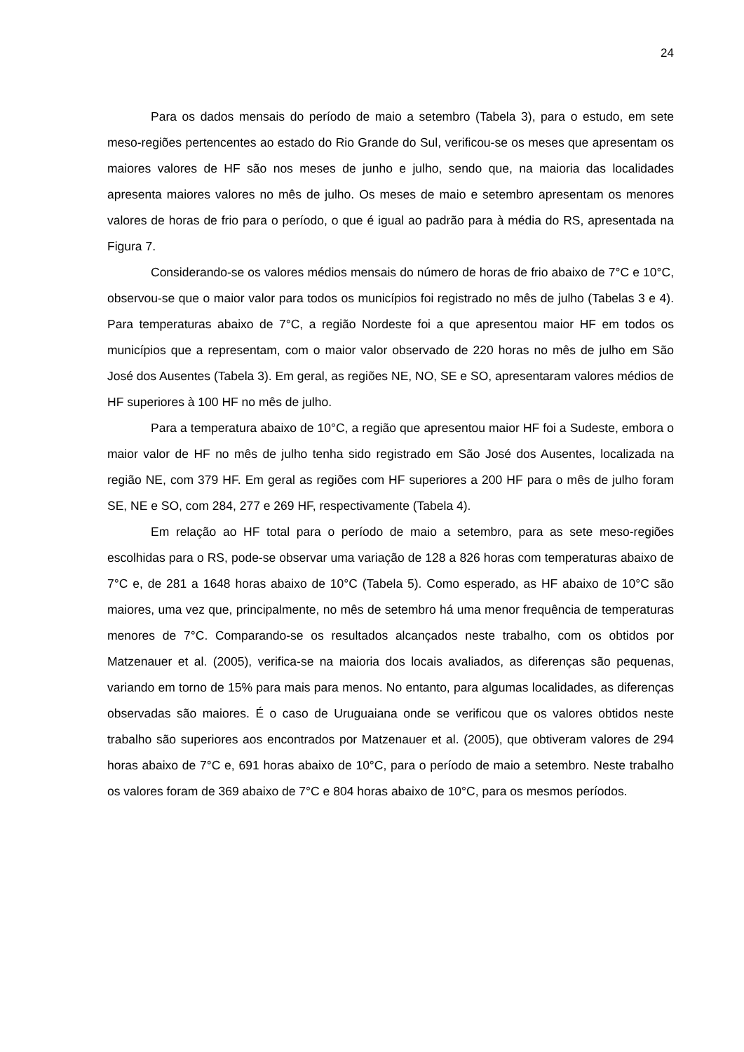24
Para os dados mensais do período de maio a setembro (Tabela 3), para o estudo, em sete meso-regiões pertencentes ao estado do Rio Grande do Sul, verificou-se os meses que apresentam os maiores valores de HF são nos meses de junho e julho, sendo que, na maioria das localidades apresenta maiores valores no mês de julho. Os meses de maio e setembro apresentam os menores valores de horas de frio para o período, o que é igual ao padrão para à média do RS, apresentada na Figura 7.
Considerando-se os valores médios mensais do número de horas de frio abaixo de 7°C e 10°C, observou-se que o maior valor para todos os municípios foi registrado no mês de julho (Tabelas 3 e 4). Para temperaturas abaixo de 7°C, a região Nordeste foi a que apresentou maior HF em todos os municípios que a representam, com o maior valor observado de 220 horas no mês de julho em São José dos Ausentes (Tabela 3). Em geral, as regiões NE, NO, SE e SO, apresentaram valores médios de HF superiores à 100 HF no mês de julho.
Para a temperatura abaixo de 10°C, a região que apresentou maior HF foi a Sudeste, embora o maior valor de HF no mês de julho tenha sido registrado em São José dos Ausentes, localizada na região NE, com 379 HF. Em geral as regiões com HF superiores a 200 HF para o mês de julho foram SE, NE e SO, com 284, 277 e 269 HF, respectivamente (Tabela 4).
Em relação ao HF total para o período de maio a setembro, para as sete meso-regiões escolhidas para o RS, pode-se observar uma variação de 128 a 826 horas com temperaturas abaixo de 7°C e, de 281 a 1648 horas abaixo de 10°C (Tabela 5). Como esperado, as HF abaixo de 10°C são maiores, uma vez que, principalmente, no mês de setembro há uma menor frequência de temperaturas menores de 7°C. Comparando-se os resultados alcançados neste trabalho, com os obtidos por Matzenauer et al. (2005), verifica-se na maioria dos locais avaliados, as diferenças são pequenas, variando em torno de 15% para mais para menos. No entanto, para algumas localidades, as diferenças observadas são maiores. É o caso de Uruguaiana onde se verificou que os valores obtidos neste trabalho são superiores aos encontrados por Matzenauer et al. (2005), que obtiveram valores de 294 horas abaixo de 7°C e, 691 horas abaixo de 10°C, para o período de maio a setembro. Neste trabalho os valores foram de 369 abaixo de 7°C e 804 horas abaixo de 10°C, para os mesmos períodos.